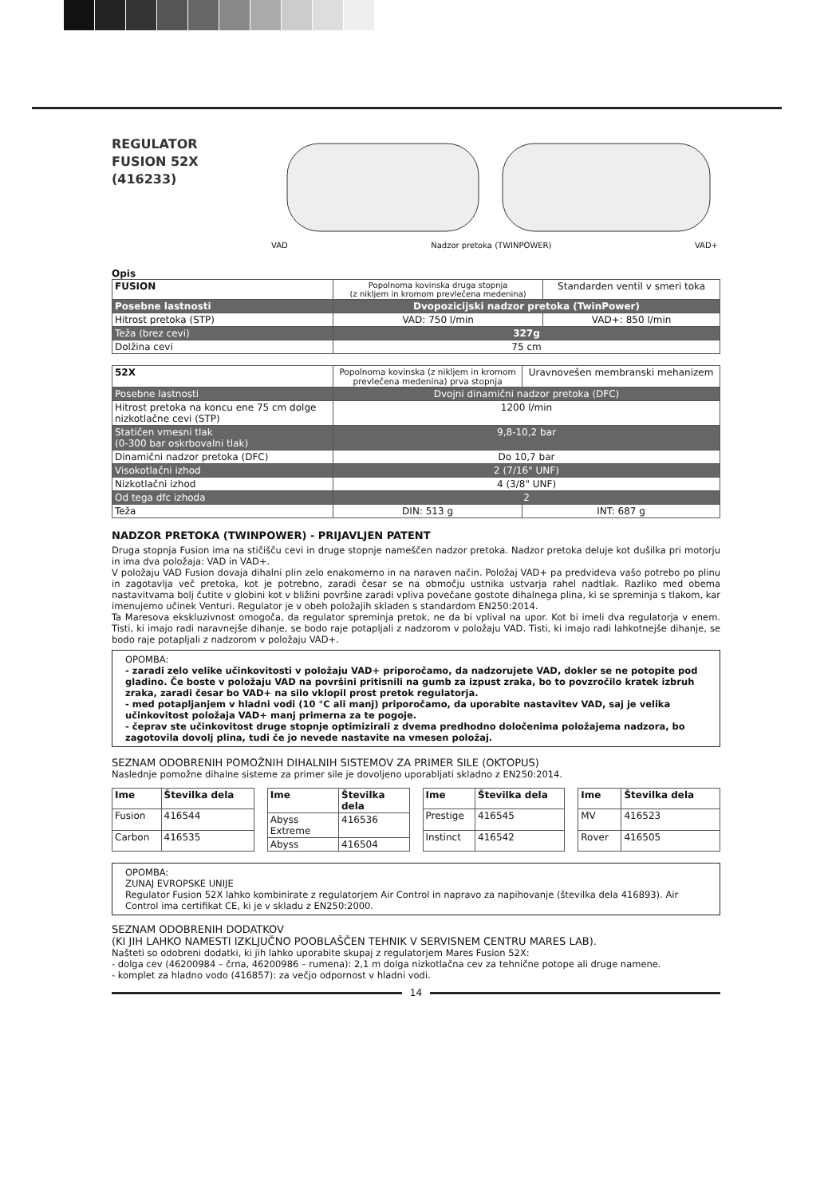REGULATOR
FUSION 52X
(416233)
VAD Nadzor pretoka (TWINPOWER) VAD+
Opis
| FUSION | Popolnoma kovinska druga stopnja (z nikljem in kromom prevlečena medenina) | Standarden ventil v smeri toka |
| Posebne lastnosti | Dvopozicijski nadzor pretoka (TwinPower) | |
| Hitrost pretoka (STP) | VAD: 750 l/min | VAD+: 850 l/min |
| Teža (brez cevi) | 327g | |
| Dolžina cevi | 75 cm | |
| 52X | Popolnoma kovinska (z nikljem in kromom prevlečena medenina) prva stopnja | Uravnovešen membranski mehanizem |
| Posebne lastnosti | Dvojni dinamični nadzor pretoka (DFC) | |
| Hitrost pretoka na koncu ene 75 cm dolge nizkotlačne cevi (STP) | 1200 l/min | |
| Statičen vmesni tlak (0-300 bar oskrbovalni tlak) | 9,8-10,2 bar | |
| Dinamični nadzor pretoka (DFC) | Do 10,7 bar | |
| Visokotlačni izhod | 2 (7/16" UNF) | |
| Nizkotlačni izhod | 4 (3/8" UNF) | |
| Od tega dfc izhoda | 2 | |
| Teža | DIN: 513 g | INT: 687 g |
NADZOR PRETOKA (TWINPOWER) - PRIJAVLJEN PATENT
Druga stopnja Fusion ima na stičišču cevi in druge stopnje nameščen nadzor pretoka. Nadzor pretoka deluje kot dušilka pri motorju in ima dva položaja: VAD in VAD+.
V položaju VAD Fusion dovaja dihalni plin zelo enakomerno in na naraven način. Položaj VAD+ pa predvideva vašo potrebo po plinu in zagotavlja več pretoka, kot je potrebno, zaradi česar se na območju ustnika ustvarja rahel nadtlak. Razliko med obema nastavitvama bolj čutite v globini kot v bližini površine zaradi vpliva povečane gostote dihalnega plina, ki se spreminja s tlakom, kar imenujemo učinek Venturi. Regulator je v obeh položajih skladen s standardom EN250:2014.
Ta Maresova ekskluzivnost omogoča, da regulator spreminja pretok, ne da bi vplival na upor. Kot bi imeli dva regulatorja v enem. Tisti, ki imajo radi naravnejše dihanje, se bodo raje potapljali z nadzorom v položaju VAD. Tisti, ki imajo radi lahkotnejše dihanje, se bodo raje potapljali z nadzorom v položaju VAD+.
OPOMBA:
- zaradi zelo velike učinkovitosti v položaju VAD+ priporočamo, da nadzorujete VAD, dokler se ne potopite pod gladino. Če boste v položaju VAD na površini pritisnili na gumb za izpust zraka, bo to povzročilo kratek izbruh zraka, zaradi česar bo VAD+ na silo vklopil prost pretok regulatorja.
- med potapljanjem v hladni vodi (10 °C ali manj) priporočamo, da uporabite nastavitev VAD, saj je velika učinkovitost položaja VAD+ manj primerna za te pogoje.
- čeprav ste učinkovitost druge stopnje optimizirali z dvema predhodno določenima položajema nadzora, bo zagotovila dovolj plina, tudi če jo nevede nastavite na vmesen položaj.
SEZNAM ODOBRENIH POMOŽNIH DIHALNIH SISTEMOV ZA PRIMER SILE (OKTOPUS)
Naslednje pomožne dihalne sisteme za primer sile je dovoljeno uporabljati skladno z EN250:2014.
| Ime | Številka dela |
| Fusion | 416544 |
| Carbon | 416535 |
| Ime | Številka dela |
| Abyss Extreme | 416536 |
| Abyss | 416504 |
| Ime | Številka dela |
| Prestige | 416545 |
| Instinct | 416542 |
| Ime | Številka dela |
| MV | 416523 |
| Rover | 416505 |
OPOMBA:
ZUNAJ EVROPSKE UNIJE
Regulator Fusion 52X lahko kombinirate z regulatorjem Air Control in napravo za napihovanje (številka dela 416893). Air Control ima certifikat CE, ki je v skladu z EN250:2000.
SEZNAM ODOBRENIH DODATKOV
(KI JIH LAHKO NAMESTI IZKLJUČNO POOBLAŠČEN TEHNIK V SERVISNEM CENTRU MARES LAB).
Našteti so odobreni dodatki, ki jih lahko uporabite skupaj z regulatorjem Mares Fusion 52X:
- dolga cev (46200984 – črna, 46200986 – rumena): 2,1 m dolga nizkotlačna cev za tehnične potope ali druge namene.
- komplet za hladno vodo (416857): za večjo odpornost v hladni vodi.
14